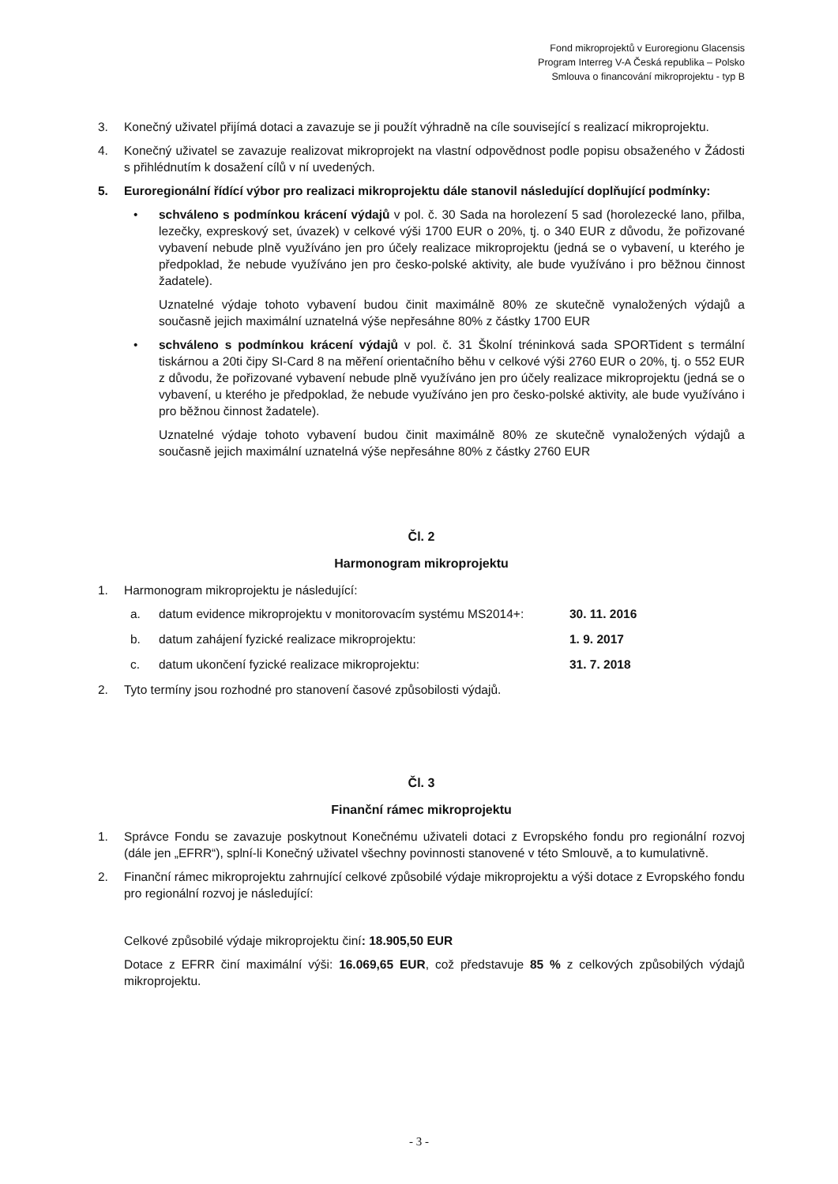Fond mikroprojektů v Euroregionu Glacensis
Program Interreg V-A Česká republika – Polsko
Smlouva o financování mikroprojektu - typ B
3. Konečný uživatel přijímá dotaci a zavazuje se ji použít výhradně na cíle související s realizací mikroprojektu.
4. Konečný uživatel se zavazuje realizovat mikroprojekt na vlastní odpovědnost podle popisu obsaženého v Žádosti s přihlédnutím k dosažení cílů v ní uvedených.
5. Euroregionální řídící výbor pro realizaci mikroprojektu dále stanovil následující doplňující podmínky:
• schváleno s podmínkou krácení výdajů v pol. č. 30 Sada na horolezení 5 sad (horolezecké lano, přilba, lezečky, expreskový set, úvazek) v celkové výši 1700 EUR o 20%, tj. o 340 EUR z důvodu, že pořizované vybavení nebude plně využíváno jen pro účely realizace mikroprojektu (jedná se o vybavení, u kterého je předpoklad, že nebude využíváno jen pro česko-polské aktivity, ale bude využíváno i pro běžnou činnost žadatele).
Uznatelné výdaje tohoto vybavení budou činit maximálně 80% ze skutečně vynaložených výdajů a současně jejich maximální uznatelná výše nepřesáhne 80% z částky 1700 EUR
• schváleno s podmínkou krácení výdajů v pol. č. 31 Školní tréninková sada SPORTident s termální tiskárnou a 20ti čipy SI-Card 8 na měření orientačního běhu v celkové výši 2760 EUR o 20%, tj. o 552 EUR z důvodu, že pořizované vybavení nebude plně využíváno jen pro účely realizace mikroprojektu (jedná se o vybavení, u kterého je předpoklad, že nebude využíváno jen pro česko-polské aktivity, ale bude využíváno i pro běžnou činnost žadatele).
Uznatelné výdaje tohoto vybavení budou činit maximálně 80% ze skutečně vynaložených výdajů a současně jejich maximální uznatelná výše nepřesáhne 80% z částky 2760 EUR
Čl. 2
Harmonogram mikroprojektu
1. Harmonogram mikroprojektu je následující:
a. datum evidence mikroprojektu v monitorovacím systému MS2014+:
30. 11. 2016
b. datum zahájení fyzické realizace mikroprojektu: 1. 9. 2017
c. datum ukončení fyzické realizace mikroprojektu: 31. 7. 2018
2. Tyto termíny jsou rozhodné pro stanovení časové způsobilosti výdajů.
Čl. 3
Finanční rámec mikroprojektu
1. Správce Fondu se zavazuje poskytnout Konečnému uživateli dotaci z Evropského fondu pro regionální rozvoj (dále jen „EFRR“), splní-li Konečný uživatel všechny povinnosti stanovené v této Smlouvě, a to kumulativně.
2. Finanční rámec mikroprojektu zahrnující celkové způsobilé výdaje mikroprojektu a výši dotace z Evropského fondu pro regionální rozvoj je následující:
Celkové způsobilé výdaje mikroprojektu činí: 18.905,50 EUR
Dotace z EFRR činí maximální výši: 16.069,65 EUR, což představuje 85 % z celkových způsobilých výdajů mikroprojektu.
- 3 -